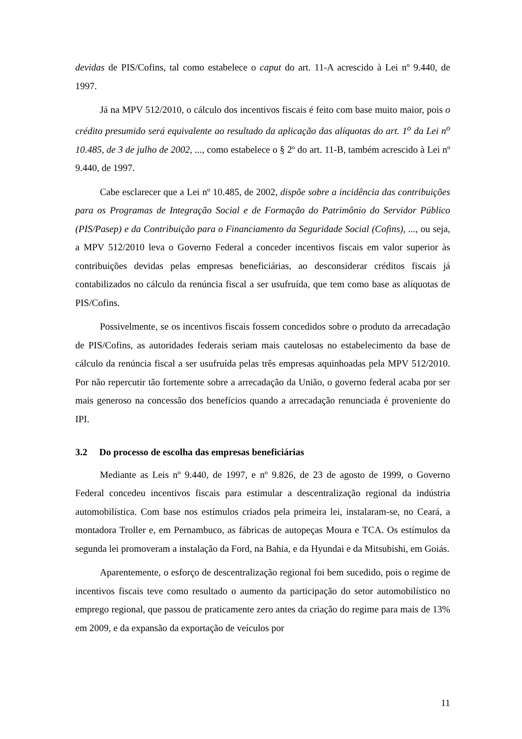devidas de PIS/Cofins, tal como estabelece o caput do art. 11-A acrescido à Lei nº 9.440, de 1997.
Já na MPV 512/2010, o cálculo dos incentivos fiscais é feito com base muito maior, pois o crédito presumido será equivalente ao resultado da aplicação das alíquotas do art. 1<sup>o</sup> da Lei n<sup>o</sup> 10.485, de 3 de julho de 2002, ..., como estabelece o § 2º do art. 11-B, também acrescido à Lei nº 9.440, de 1997.
Cabe esclarecer que a Lei nº 10.485, de 2002, dispõe sobre a incidência das contribuições para os Programas de Integração Social e de Formação do Patrimônio do Servidor Público (PIS/Pasep) e da Contribuição para o Financiamento da Seguridade Social (Cofins), ..., ou seja, a MPV 512/2010 leva o Governo Federal a conceder incentivos fiscais em valor superior às contribuições devidas pelas empresas beneficiárias, ao desconsiderar créditos fiscais já contabilizados no cálculo da renúncia fiscal a ser usufruída, que tem como base as alíquotas de PIS/Cofins.
Possivelmente, se os incentivos fiscais fossem concedidos sobre o produto da arrecadação de PIS/Cofins, as autoridades federais seriam mais cautelosas no estabelecimento da base de cálculo da renúncia fiscal a ser usufruída pelas três empresas aquinhoadas pela MPV 512/2010. Por não repercutir tão fortemente sobre a arrecadação da União, o governo federal acaba por ser mais generoso na concessão dos benefícios quando a arrecadação renunciada é proveniente do IPI.
3.2 Do processo de escolha das empresas beneficiárias
Mediante as Leis nº 9.440, de 1997, e nº 9.826, de 23 de agosto de 1999, o Governo Federal concedeu incentivos fiscais para estimular a descentralização regional da indústria automobilística. Com base nos estímulos criados pela primeira lei, instalaram-se, no Ceará, a montadora Troller e, em Pernambuco, as fábricas de autopeças Moura e TCA. Os estímulos da segunda lei promoveram a instalação da Ford, na Bahia, e da Hyundai e da Mitsubishi, em Goiás.
Aparentemente, o esforço de descentralização regional foi bem sucedido, pois o regime de incentivos fiscais teve como resultado o aumento da participação do setor automobilístico no emprego regional, que passou de praticamente zero antes da criação do regime para mais de 13% em 2009, e da expansão da exportação de veículos por
11